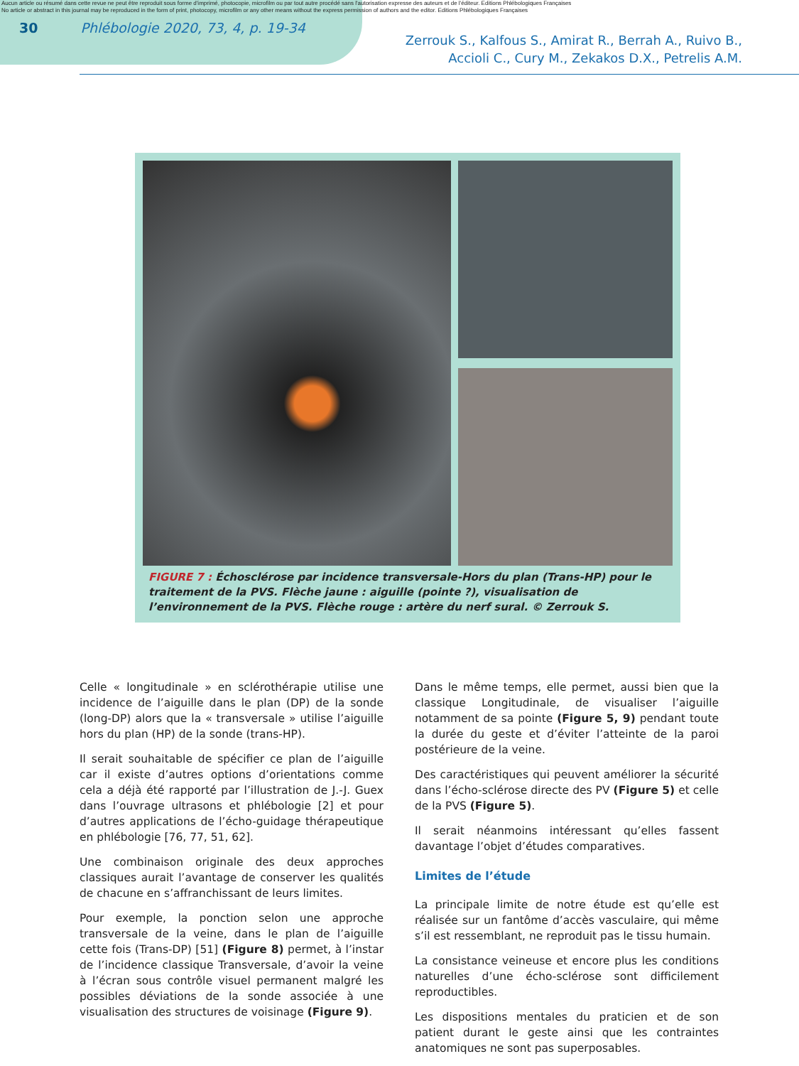Aucun article ou résumé dans cette revue ne peut être reproduit sous forme d'imprimé, photocopie, microfilm ou par tout autre procédé sans l'autorisation expresse des auteurs et de l'éditeur. Editions Phlébologiques Françaises
No article or abstract in this journal may be reproduced in the form of print, photocopy, microfilm or any other means without the express permission of authors and the editor. Editions Phlébologiques Françaises
30 Phlébologie 2020, 73, 4, p. 19-34 Zerrouk S., Kalfous S., Amirat R., Berrah A., Ruivo B.,
Accioli C., Cury M., Zekakos D.X., Petrelis A.M.
FIGURE 7 : Échosclérose par incidence transversale-Hors du plan (Trans-HP) pour le traitement de la PVS. Flèche jaune : aiguille (pointe ?), visualisation de l’environnement de la PVS. Flèche rouge : artère du nerf sural. © Zerrouk S.
Celle « longitudinale » en sclérothérapie utilise une incidence de l’aiguille dans le plan (DP) de la sonde (long-DP) alors que la « transversale » utilise l’aiguille hors du plan (HP) de la sonde (trans-HP).
Il serait souhaitable de spécifier ce plan de l’aiguille car il existe d’autres options d’orientations comme cela a déjà été rapporté par l’illustration de J.-J. Guex dans l’ouvrage ultrasons et phlébologie [2] et pour d’autres applications de l’écho-guidage thérapeutique en phlébologie [76, 77, 51, 62].
Une combinaison originale des deux approches classiques aurait l’avantage de conserver les qualités de chacune en s’affranchissant de leurs limites.
Pour exemple, la ponction selon une approche transversale de la veine, dans le plan de l’aiguille cette fois (Trans-DP) [51] (Figure 8) permet, à l’instar de l’incidence classique Transversale, d’avoir la veine à l’écran sous contrôle visuel permanent malgré les possibles déviations de la sonde associée à une visualisation des structures de voisinage (Figure 9).
Dans le même temps, elle permet, aussi bien que la classique Longitudinale, de visualiser l’aiguille notamment de sa pointe (Figure 5, 9) pendant toute la durée du geste et d’éviter l’atteinte de la paroi postérieure de la veine.
Des caractéristiques qui peuvent améliorer la sécurité dans l’écho-sclérose directe des PV (Figure 5) et celle de la PVS (Figure 5).
Il serait néanmoins intéressant qu’elles fassent davantage l’objet d’études comparatives.
Limites de l’étude
La principale limite de notre étude est qu’elle est réalisée sur un fantôme d’accès vasculaire, qui même s’il est ressemblant, ne reproduit pas le tissu humain.
La consistance veineuse et encore plus les conditions naturelles d’une écho-sclérose sont difficilement reproductibles.
Les dispositions mentales du praticien et de son patient durant le geste ainsi que les contraintes anatomiques ne sont pas superposables.